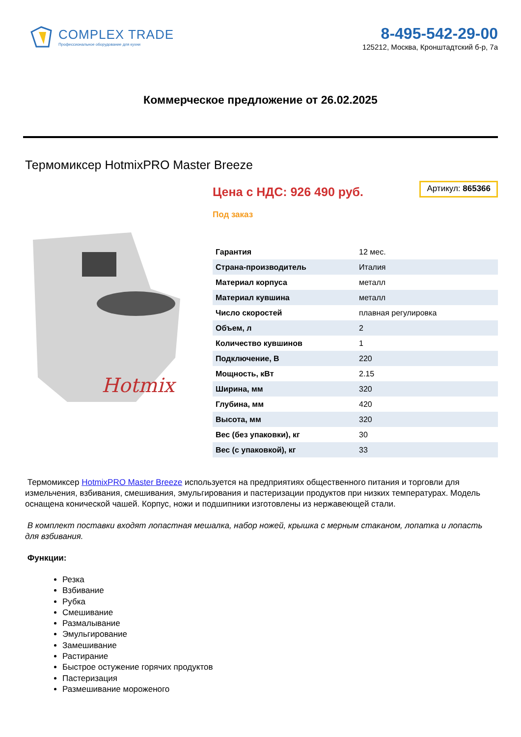COMPLEX TRADE
Профессиональное оборудование для кухни
8-495-542-29-00
125212, Москва, Кронштадтский б-р, 7а
Коммерческое предложение от 26.02.2025
Термомиксер HotmixPRO Master Breeze
Hotmix
Цена с НДС: 926 490 руб.
Артикул: 865366
Под заказ
| Гарантия | 12 мес. |
| Страна-производитель | Италия |
| Материал корпуса | металл |
| Материал кувшина | металл |
| Число скоростей | плавная регулировка |
| Объем, л | 2 |
| Количество кувшинов | 1 |
| Подключение, В | 220 |
| Мощность, кВт | 2.15 |
| Ширина, мм | 320 |
| Глубина, мм | 420 |
| Высота, мм | 320 |
| Вес (без упаковки), кг | 30 |
| Вес (с упаковкой), кг | 33 |
Термомиксер HotmixPRO Master Breeze используется на предприятиях общественного питания и торговли для измельчения, взбивания, смешивания, эмульгирования и пастеризации продуктов при низких температурах. Модель оснащена конической чашей. Корпус, ножи и подшипники изготовлены из нержавеющей стали.
В комплект поставки входят лопастная мешалка, набор ножей, крышка с мерным стаканом, лопатка и лопасть для взбивания.
Функции:
Резка
Взбивание
Рубка
Смешивание
Размалывание
Эмульгирование
Замешивание
Растирание
Быстрое остужение горячих продуктов
Пастеризация
Размешивание мороженого